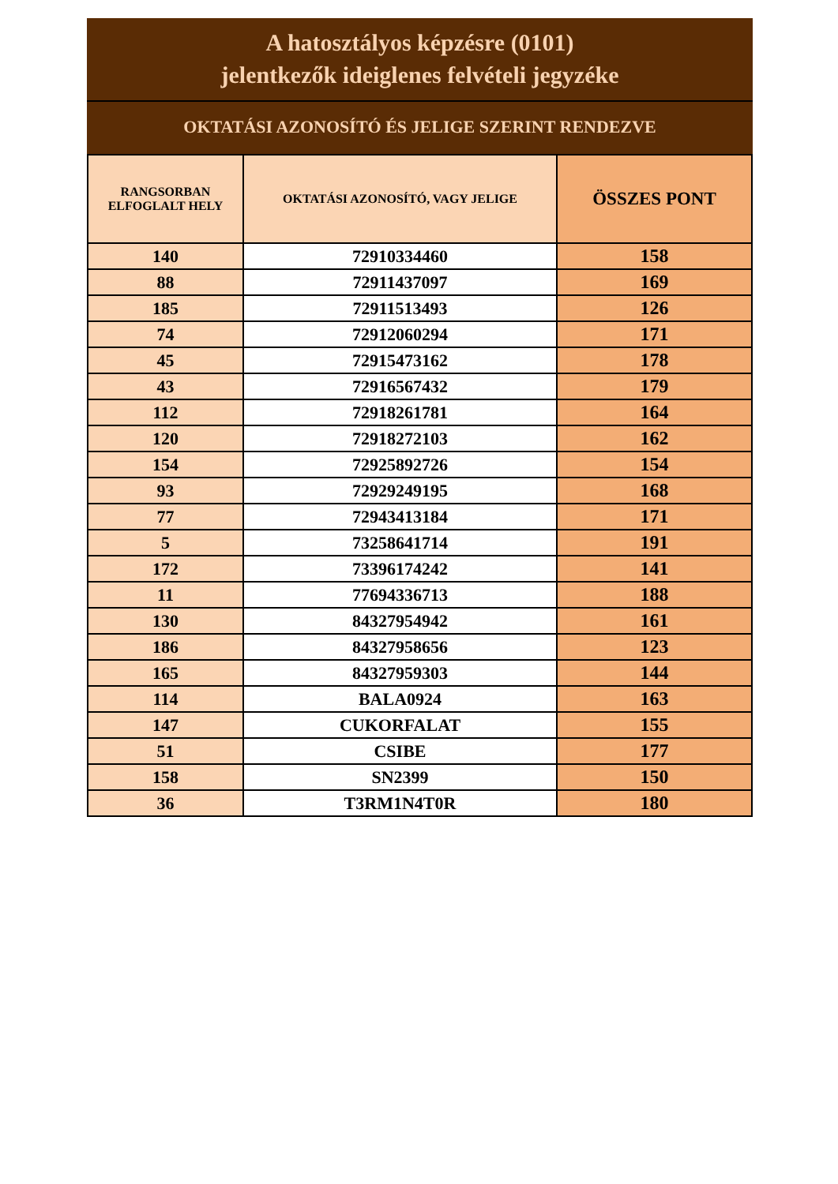A hatosztályos képzésre (0101)
jelentkezők ideiglenes felvételi jegyzéke
OKTATÁSI AZONOSÍTÓ ÉS JELIGE SZERINT RENDEZVE
| RANGSORBAN ELFOGLALT HELY | OKTATÁSI AZONOSÍTÓ, VAGY JELIGE | ÖSSZES PONT |
| --- | --- | --- |
| 140 | 72910334460 | 158 |
| 88 | 72911437097 | 169 |
| 185 | 72911513493 | 126 |
| 74 | 72912060294 | 171 |
| 45 | 72915473162 | 178 |
| 43 | 72916567432 | 179 |
| 112 | 72918261781 | 164 |
| 120 | 72918272103 | 162 |
| 154 | 72925892726 | 154 |
| 93 | 72929249195 | 168 |
| 77 | 72943413184 | 171 |
| 5 | 73258641714 | 191 |
| 172 | 73396174242 | 141 |
| 11 | 77694336713 | 188 |
| 130 | 84327954942 | 161 |
| 186 | 84327958656 | 123 |
| 165 | 84327959303 | 144 |
| 114 | BALA0924 | 163 |
| 147 | CUKORFALAT | 155 |
| 51 | CSIBE | 177 |
| 158 | SN2399 | 150 |
| 36 | T3RM1N4T0R | 180 |